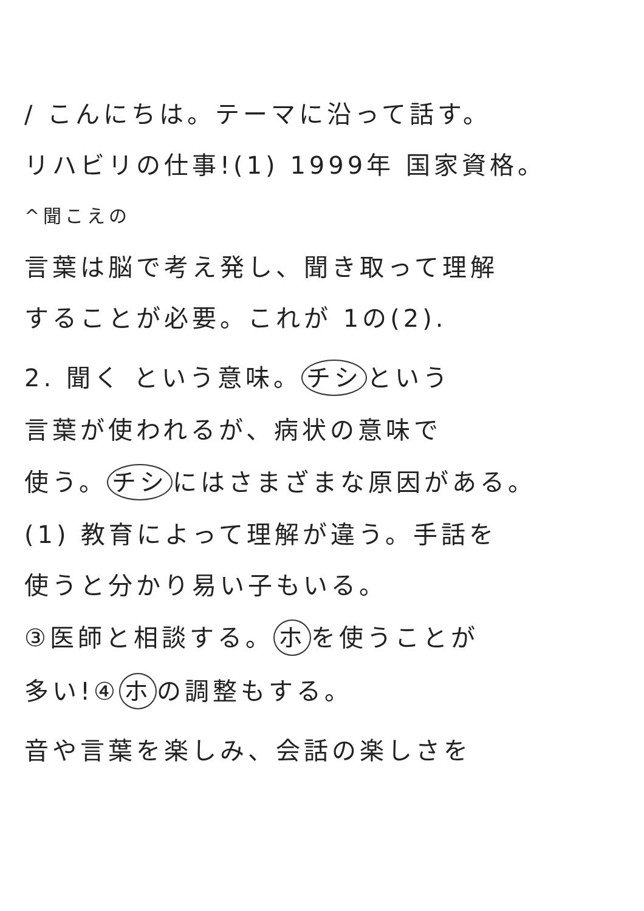/ こんにちは。テーマに沿って話す。
リハビリの仕事!(1) 1999年 国家資格。
^聞こえの
言葉は脳で考え発し、聞き取って理解
することが必要。これが 1の(2).
2. 聞く という意味。 チシ という
言葉が使われるが、病状の意味で
使う。 チシ にはさまざまな原因がある。
(1) 教育によって理解が違う。手話を
使うと分かり易い子もいる。
③医師と相談する。 ホ を使うことが
多い!④ ホ の調整もする。
音や言葉を楽しみ、会話の楽しさを